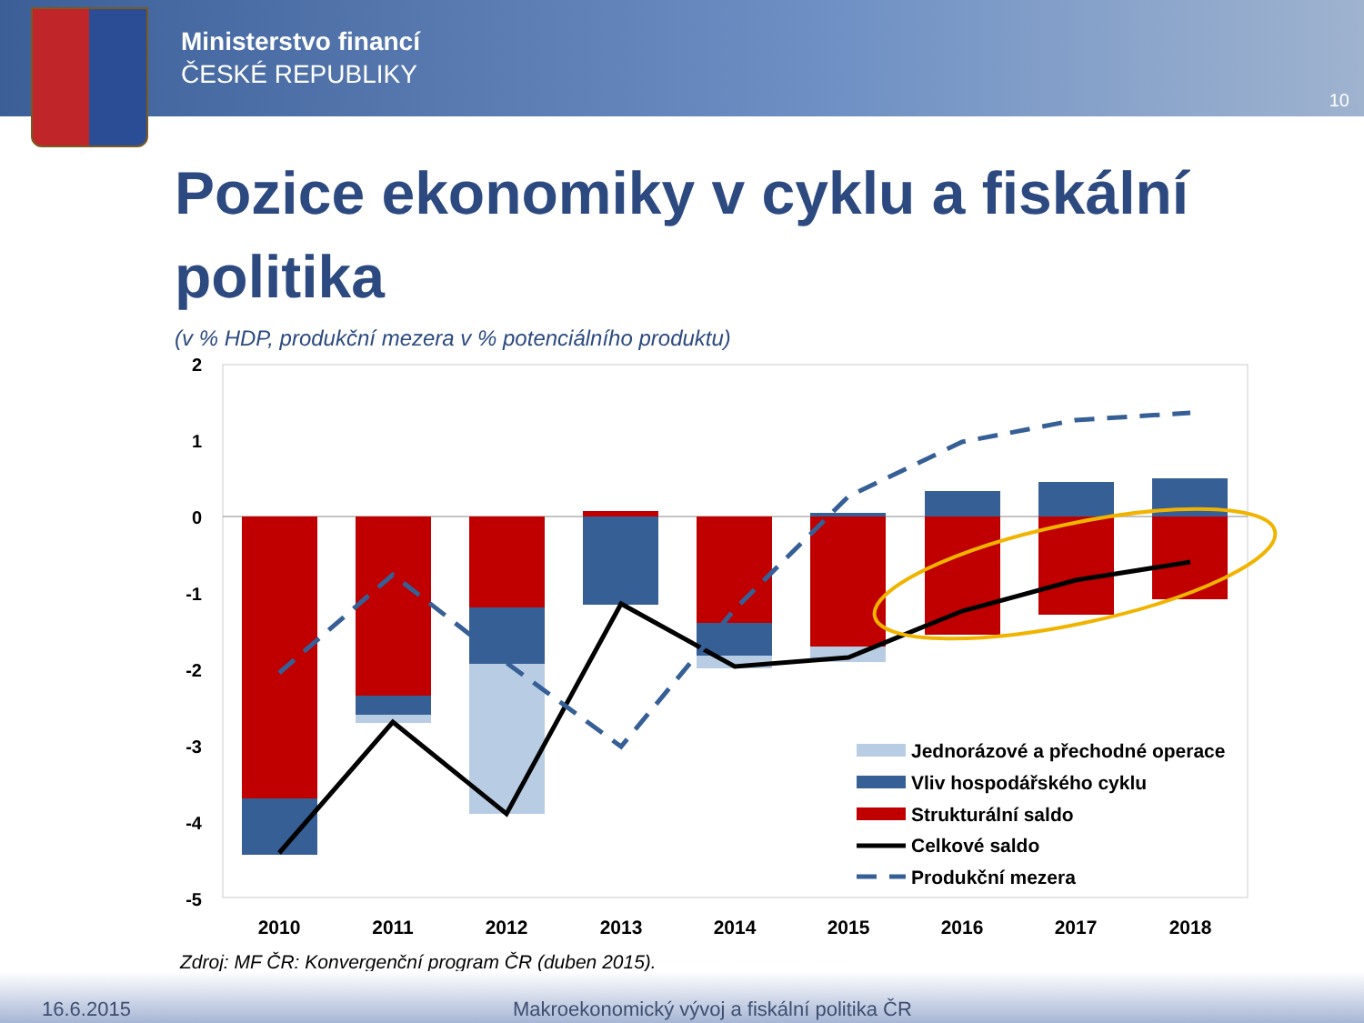Ministerstvo financí
ČESKÉ REPUBLIKY
10
Pozice ekonomiky v cyklu a fiskální politika
(v % HDP, produkční mezera v % potenciálního produktu)
2
1
0
-1
-2
-3
-4
-5
2010
2011
2012
2013
2014
2015
2016
2017
2018
Jednorázové a přechodné operace
Vliv hospodářského cyklu
Strukturální saldo
Celkové saldo
Produkční mezera
Zdroj: MF ČR: Konvergenční program ČR (duben 2015).
16.6.2015 Makroekonomický vývoj a fiskální politika ČR